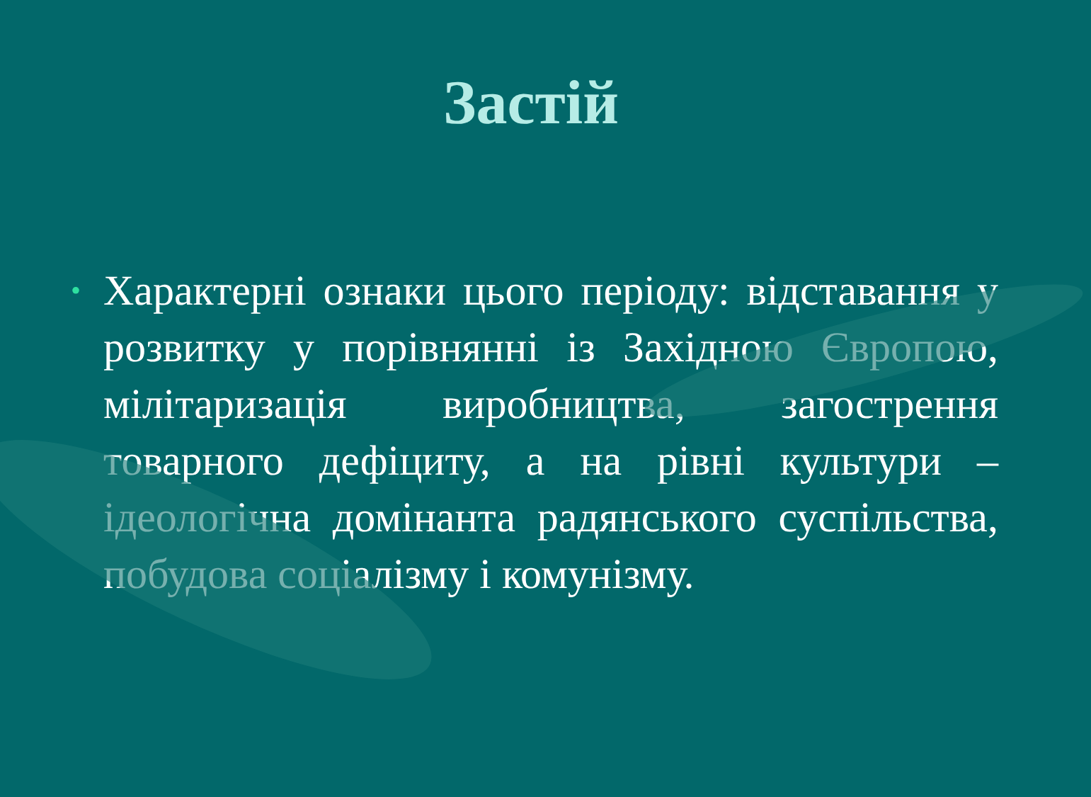Застій
•
Характерні ознаки цього періоду: відставання у розвитку у порівнянні із Західною Європою, мілітаризація виробництва, загострення товарного дефіциту, а на рівні культури – ідеологічна домінанта радянського суспільства, побудова соціалізму і комунізму.